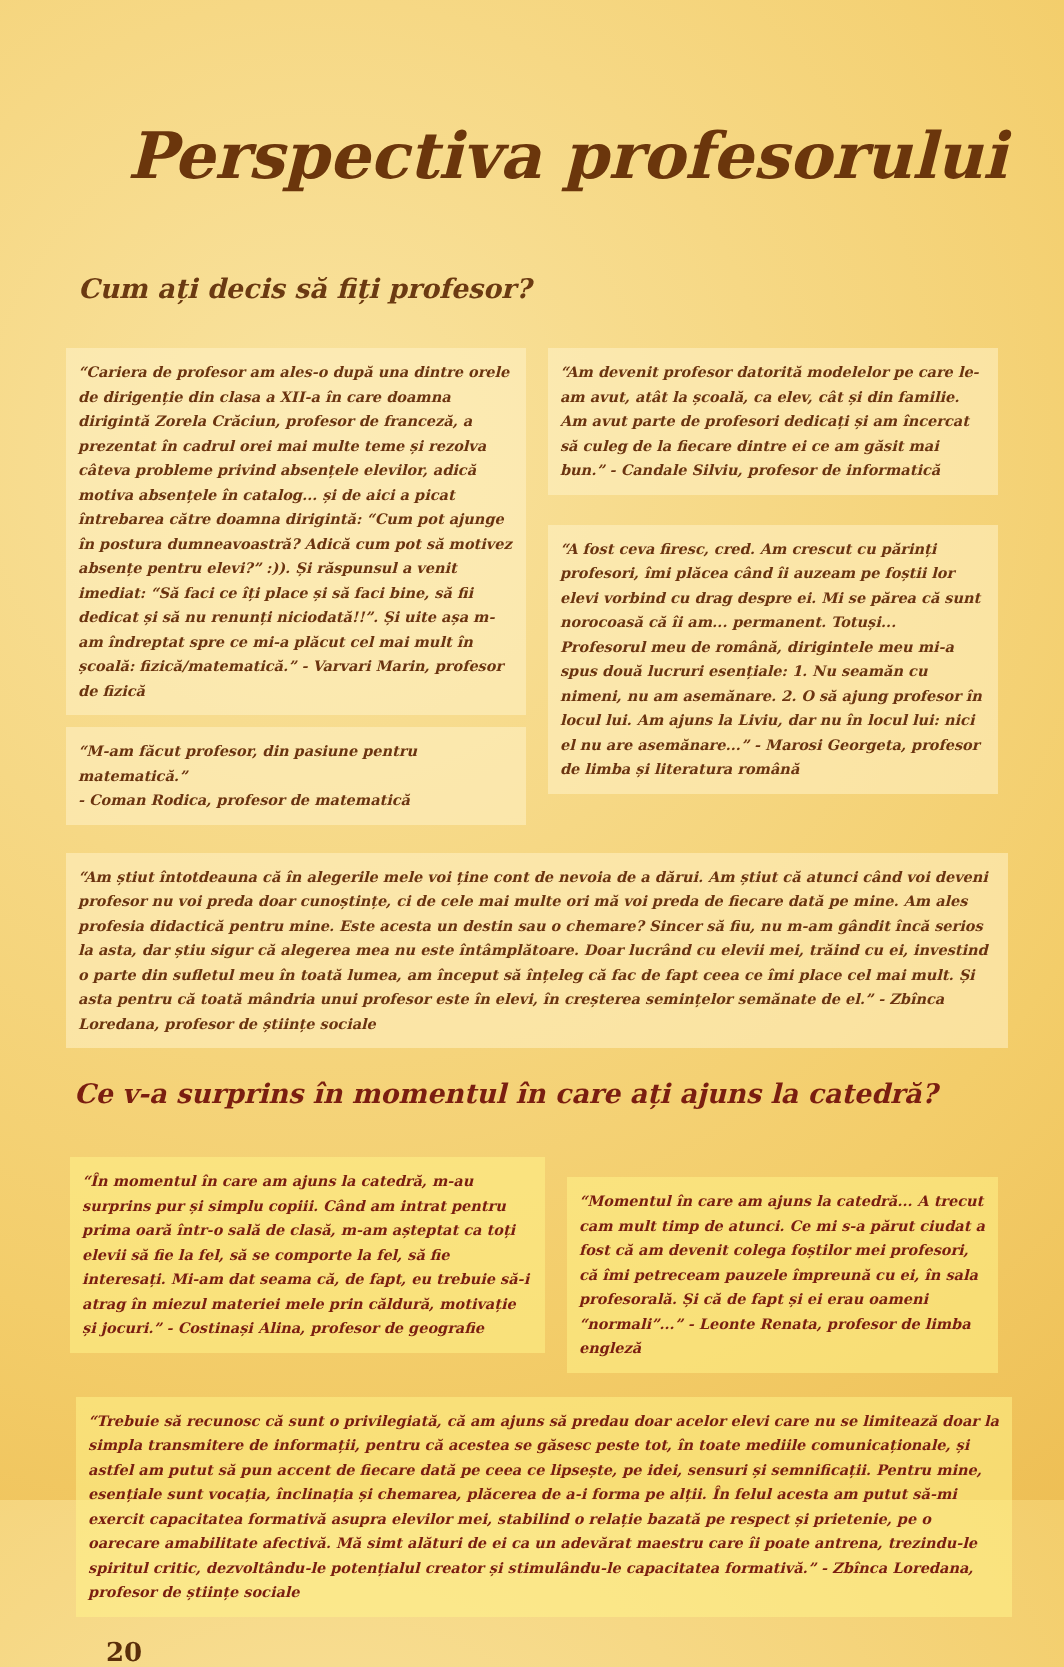Perspectiva profesorului
Cum ați decis să fiți profesor?
“Cariera de profesor am ales-o după una dintre orele de dirigenție din clasa a XII-a în care doamna dirigintă Zorela Crăciun, profesor de franceză, a prezentat în cadrul orei mai multe teme și rezolva câteva probleme privind absențele elevilor, adică motiva absențele în catalog... și de aici a picat întrebarea către doamna dirigintă: “Cum pot ajunge în postura dumneavoastră? Adică cum pot să motivez absențe pentru elevi?” :)). Și răspunsul a venit imediat: “Să faci ce îți place și să faci bine, să fii dedicat și să nu renunți niciodată!!”. Și uite așa m-am îndreptat spre ce mi-a plăcut cel mai mult în școală: fizică/matematică.” - Varvari Marin, profesor de fizică
“M-am făcut profesor, din pasiune pentru matematică.”
- Coman Rodica, profesor de matematică
“Am devenit profesor datorită modelelor pe care le-am avut, atât la școală, ca elev, cât și din familie. Am avut parte de profesori dedicați și am încercat să culeg de la fiecare dintre ei ce am găsit mai bun.” - Candale Silviu, profesor de informatică
“A fost ceva firesc, cred. Am crescut cu părinți profesori, îmi plăcea când îi auzeam pe foștii lor elevi vorbind cu drag despre ei. Mi se părea că sunt norocoasă că îi am... permanent. Totuși... Profesorul meu de română, dirigintele meu mi-a spus două lucruri esențiale: 1. Nu seamăn cu nimeni, nu am asemănare. 2. O să ajung profesor în locul lui. Am ajuns la Liviu, dar nu în locul lui: nici el nu are asemănare...” - Marosi Georgeta, profesor de limba și literatura română
“Am știut întotdeauna că în alegerile mele voi ține cont de nevoia de a dărui. Am știut că atunci când voi deveni profesor nu voi preda doar cunoștințe, ci de cele mai multe ori mă voi preda de fiecare dată pe mine. Am ales profesia didactică pentru mine. Este acesta un destin sau o chemare? Sincer să fiu, nu m-am gândit încă serios la asta, dar știu sigur că alegerea mea nu este întâmplătoare. Doar lucrând cu elevii mei, trăind cu ei, investind o parte din sufletul meu în toată lumea, am început să înțeleg că fac de fapt ceea ce îmi place cel mai mult. Și asta pentru că toată mândria unui profesor este în elevi, în creșterea semințelor semănate de el.” - Zbînca Loredana, profesor de științe sociale
Ce v-a surprins în momentul în care ați ajuns la catedră?
“În momentul în care am ajuns la catedră, m-au surprins pur și simplu copiii. Când am intrat pentru prima oară într-o sală de clasă, m-am așteptat ca toți elevii să fie la fel, să se comporte la fel, să fie interesați. Mi-am dat seama că, de fapt, eu trebuie să-i atrag în miezul materiei mele prin căldură, motivație și jocuri.” - Costinași Alina, profesor de geografie
“Momentul în care am ajuns la catedră... A trecut cam mult timp de atunci. Ce mi s-a părut ciudat a fost că am devenit colega foștilor mei profesori, că îmi petreceam pauzele împreună cu ei, în sala profesorală. Și că de fapt și ei erau oameni “normali”...” - Leonte Renata, profesor de limba engleză
“Trebuie să recunosc că sunt o privilegiată, că am ajuns să predau doar acelor elevi care nu se limitează doar la simpla transmitere de informații, pentru că acestea se găsesc peste tot, în toate mediile comunicaționale, și astfel am putut să pun accent de fiecare dată pe ceea ce lipsește, pe idei, sensuri și semnificații. Pentru mine, esențiale sunt vocația, înclinația și chemarea, plăcerea de a-i forma pe alții. În felul acesta am putut să-mi exercit capacitatea formativă asupra elevilor mei, stabilind o relație bazată pe respect și prietenie, pe o oarecare amabilitate afectivă. Mă simt alături de ei ca un adevărat maestru care îi poate antrena, trezindu-le spiritul critic, dezvoltându-le potențialul creator și stimulându-le capacitatea formativă.” - Zbînca Loredana, profesor de științe sociale
20